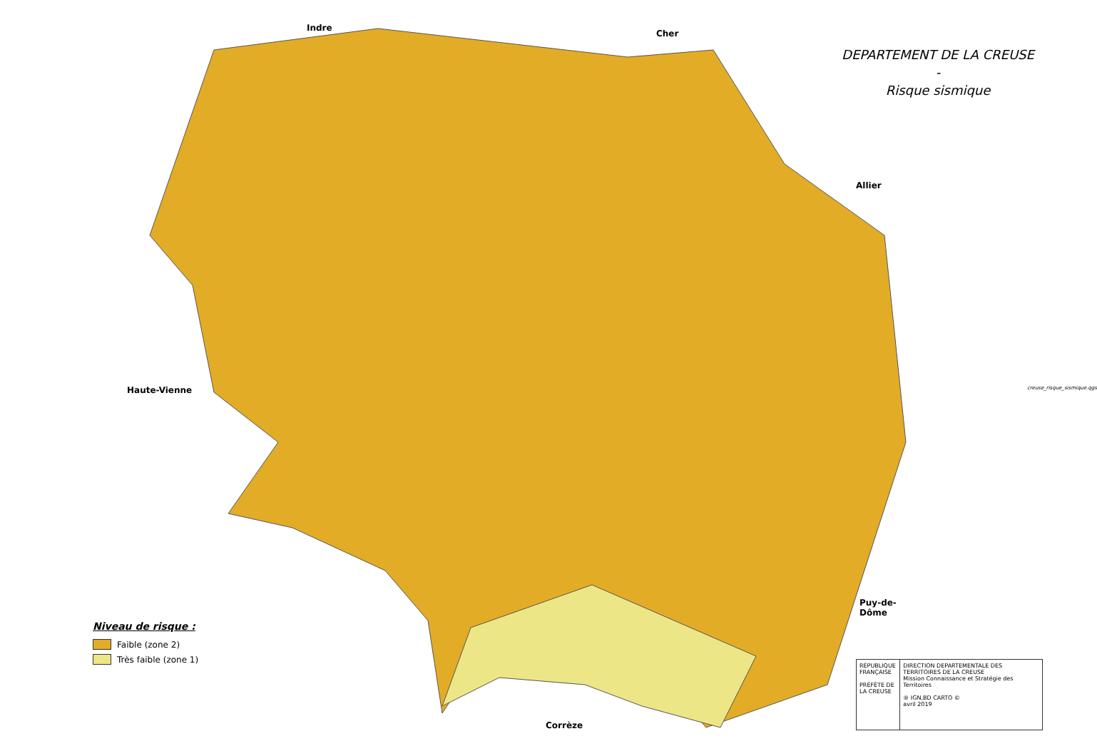DEPARTEMENT DE LA CREUSE
-
Risque sismique
Indre
Cher
Allier
Haute-Vienne
Puy-de-
Dôme
Corrèze
Niveau de risque :
Faible (zone 2)
Très faible (zone 1)
RÉPUBLIQUE FRANÇAISE
PRÉFÈTE DE LA CREUSE
DIRECTION DEPARTEMENTALE DES TERRITOIRES DE LA CREUSE
Mission Connaissance et Stratégie des Territoires
® IGN,BD CARTO ©
avril 2019
creuse_risque_sismique.qgs